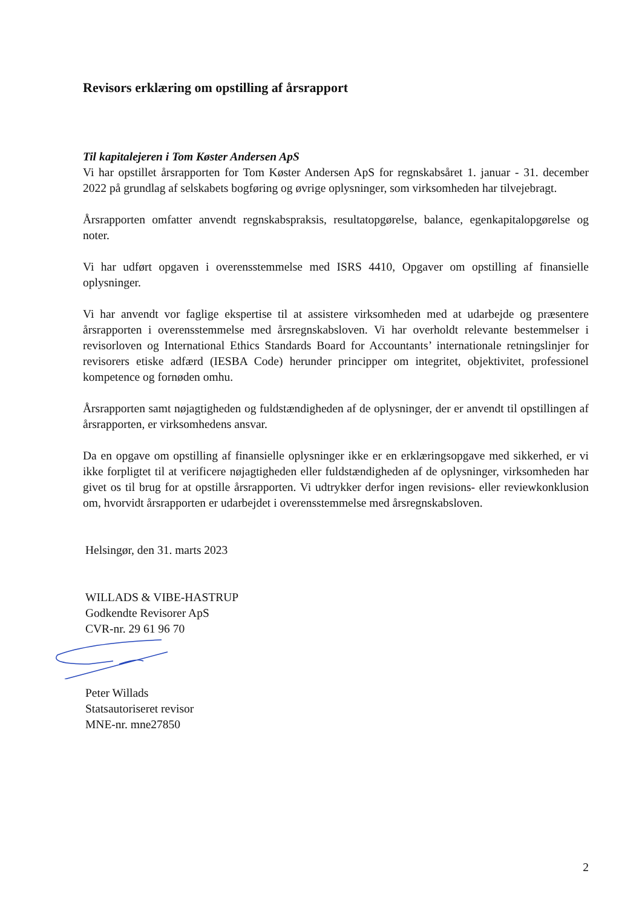Revisors erklæring om opstilling af årsrapport
Til kapitalejeren i Tom Køster Andersen ApS
Vi har opstillet årsrapporten for Tom Køster Andersen ApS for regnskabsåret 1. januar - 31. december 2022 på grundlag af selskabets bogføring og øvrige oplysninger, som virksomheden har tilvejebragt.
Årsrapporten omfatter anvendt regnskabspraksis, resultatopgørelse, balance, egenkapitalopgørelse og noter.
Vi har udført opgaven i overensstemmelse med ISRS 4410, Opgaver om opstilling af finansielle oplysninger.
Vi har anvendt vor faglige ekspertise til at assistere virksomheden med at udarbejde og præsentere årsrapporten i overensstemmelse med årsregnskabsloven. Vi har overholdt relevante bestemmelser i revisorloven og International Ethics Standards Board for Accountants’ internationale retningslinjer for revisorers etiske adfærd (IESBA Code) herunder principper om integritet, objektivitet, professionel kompetence og fornøden omhu.
Årsrapporten samt nøjagtigheden og fuldstændigheden af de oplysninger, der er anvendt til opstillingen af årsrapporten, er virksomhedens ansvar.
Da en opgave om opstilling af finansielle oplysninger ikke er en erklæringsopgave med sikkerhed, er vi ikke forpligtet til at verificere nøjagtigheden eller fuldstændigheden af de oplysninger, virksomheden har givet os til brug for at opstille årsrapporten. Vi udtrykker derfor ingen revisions- eller reviewkonklusion om, hvorvidt årsrapporten er udarbejdet i overensstemmelse med årsregnskabsloven.
Helsingør, den 31. marts 2023
WILLADS & VIBE-HASTRUP
Godkendte Revisorer ApS
CVR-nr. 29 61 96 70
Peter Willads
Statsautoriseret revisor
MNE-nr. mne27850
2